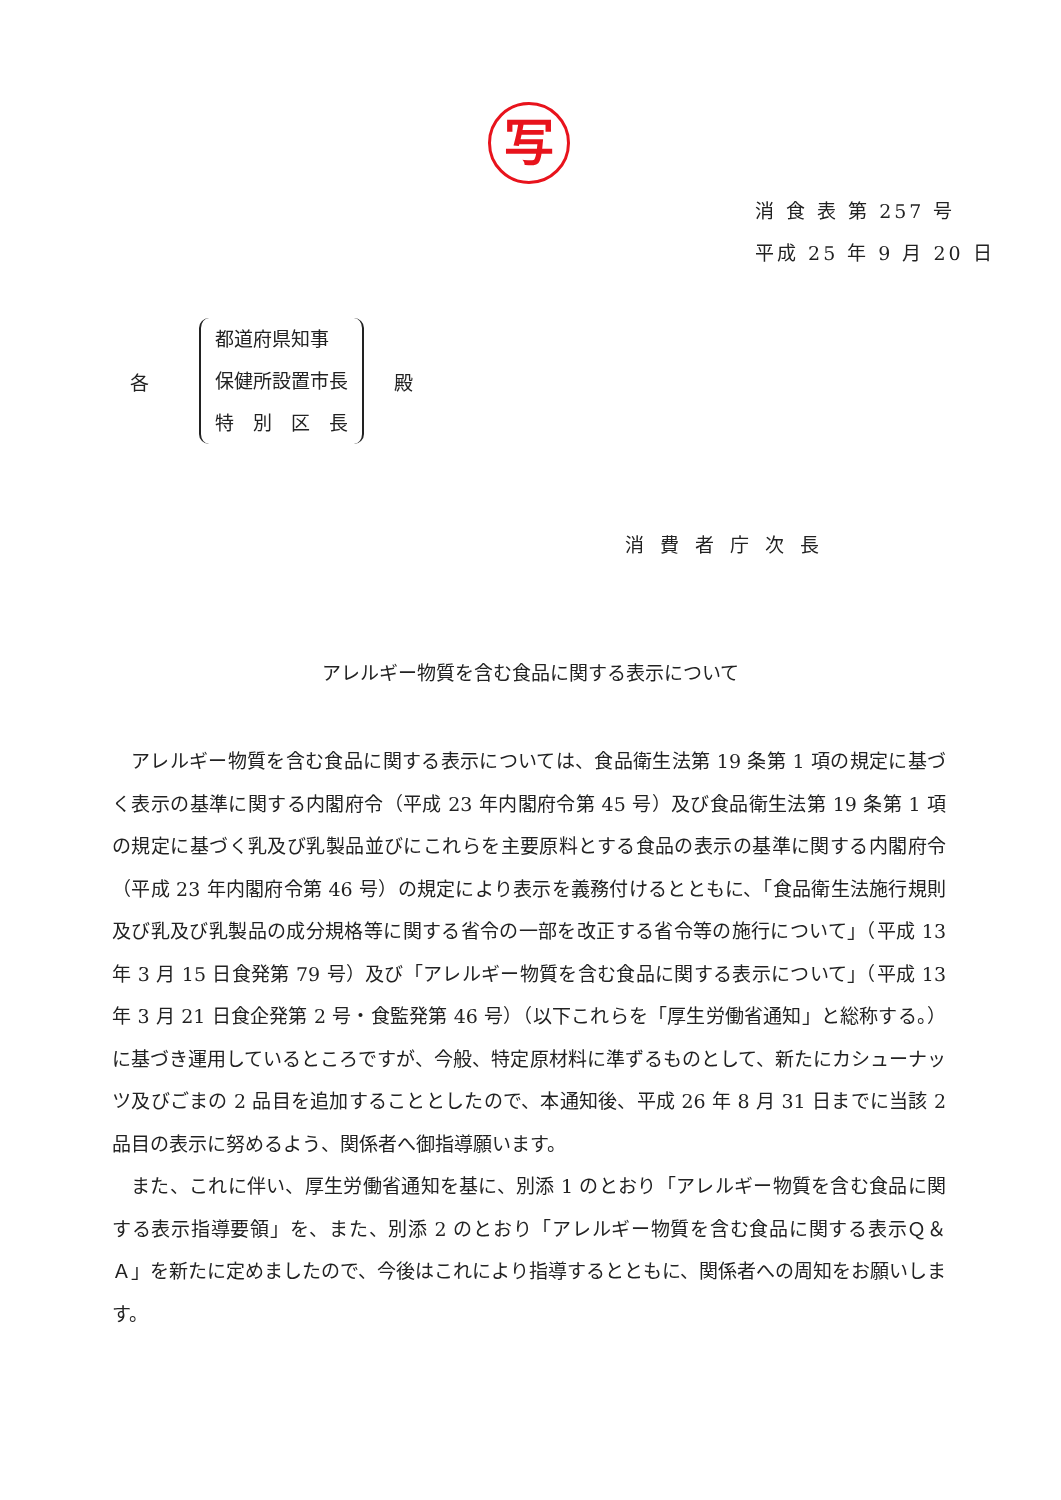写
消 食 表 第 257 号
平成 25 年 9 月 20 日
各
都道府県知事
保健所設置市長
特　別　区　長
殿
消費者庁次長
アレルギー物質を含む食品に関する表示について
アレルギー物質を含む食品に関する表示については、食品衛生法第 19 条第 1 項の規定に基づく表示の基準に関する内閣府令（平成 23 年内閣府令第 45 号）及び食品衛生法第 19 条第 1 項の規定に基づく乳及び乳製品並びにこれらを主要原料とする食品の表示の基準に関する内閣府令（平成 23 年内閣府令第 46 号）の規定により表示を義務付けるとともに、「食品衛生法施行規則及び乳及び乳製品の成分規格等に関する省令の一部を改正する省令等の施行について」（平成 13 年 3 月 15 日食発第 79 号）及び「アレルギー物質を含む食品に関する表示について」（平成 13 年 3 月 21 日食企発第 2 号・食監発第 46 号）（以下これらを「厚生労働省通知」と総称する。）に基づき運用しているところですが、今般、特定原材料に準ずるものとして、新たにカシューナッツ及びごまの 2 品目を追加することとしたので、本通知後、平成 26 年 8 月 31 日までに当該 2 品目の表示に努めるよう、関係者へ御指導願います。
また、これに伴い、厚生労働省通知を基に、別添 1 のとおり「アレルギー物質を含む食品に関する表示指導要領」を、また、別添 2 のとおり「アレルギー物質を含む食品に関する表示Ｑ＆Ａ」を新たに定めましたので、今後はこれにより指導するとともに、関係者への周知をお願いします。